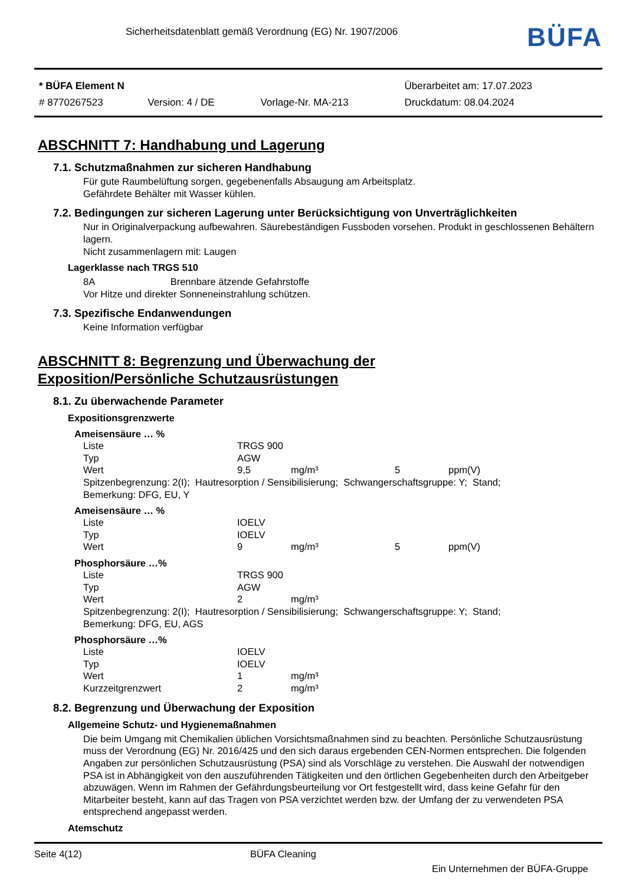Sicherheitsdatenblatt gemäß Verordnung (EG) Nr. 1907/2006
BÜFA
| * BÜFA Element N | | | Überarbeitet am: 17.07.2023 |
| # 8770267523 | Version: 4 / DE | Vorlage-Nr. MA-213 | Druckdatum: 08.04.2024 |
ABSCHNITT 7: Handhabung und Lagerung
7.1. Schutzmaßnahmen zur sicheren Handhabung
Für gute Raumbelüftung sorgen, gegebenenfalls Absaugung am Arbeitsplatz.
Gefährdete Behälter mit Wasser kühlen.
7.2. Bedingungen zur sicheren Lagerung unter Berücksichtigung von Unverträglichkeiten
Nur in Originalverpackung aufbewahren. Säurebeständigen Fussboden vorsehen. Produkt in geschlossenen Behältern lagern.
Nicht zusammenlagern mit: Laugen
Lagerklasse nach TRGS 510
8A Brennbare ätzende Gefahrstoffe
Vor Hitze und direkter Sonneneinstrahlung schützen.
7.3. Spezifische Endanwendungen
Keine Information verfügbar
ABSCHNITT 8: Begrenzung und Überwachung der
Exposition/Persönliche Schutzausrüstungen
8.1. Zu überwachende Parameter
Expositionsgrenzwerte
Ameisensäure … %
| Liste | TRGS 900 | | | |
| Typ | AGW | | | |
| Wert | 9,5 | mg/m³ | 5 | ppm(V) |
Spitzenbegrenzung: 2(I); Hautresorption / Sensibilisierung; Schwangerschaftsgruppe: Y; Stand;
Bemerkung: DFG, EU, Y
Ameisensäure … %
| Liste | IOELV | | | |
| Typ | IOELV | | | |
| Wert | 9 | mg/m³ | 5 | ppm(V) |
Phosphorsäure …%
| Liste | TRGS 900 | |
| Typ | AGW | |
| Wert | 2 | mg/m³ |
Spitzenbegrenzung: 2(I); Hautresorption / Sensibilisierung; Schwangerschaftsgruppe: Y; Stand;
Bemerkung: DFG, EU, AGS
Phosphorsäure …%
| Liste | IOELV | |
| Typ | IOELV | |
| Wert | 1 | mg/m³ |
| Kurzzeitgrenzwert | 2 | mg/m³ |
8.2. Begrenzung und Überwachung der Exposition
Allgemeine Schutz- und Hygienemaßnahmen
Die beim Umgang mit Chemikalien üblichen Vorsichtsmaßnahmen sind zu beachten. Persönliche Schutzausrüstung muss der Verordnung (EG) Nr. 2016/425 und den sich daraus ergebenden CEN-Normen entsprechen. Die folgenden Angaben zur persönlichen Schutzausrüstung (PSA) sind als Vorschläge zu verstehen. Die Auswahl der notwendigen PSA ist in Abhängigkeit von den auszuführenden Tätigkeiten und den örtlichen Gegebenheiten durch den Arbeitgeber abzuwägen. Wenn im Rahmen der Gefährdungsbeurteilung vor Ort festgestellt wird, dass keine Gefahr für den Mitarbeiter besteht, kann auf das Tragen von PSA verzichtet werden bzw. der Umfang der zu verwendeten PSA entsprechend angepasst werden.
Atemschutz
Seite 4(12) BÜFA Cleaning
Ein Unternehmen der BÜFA-Gruppe